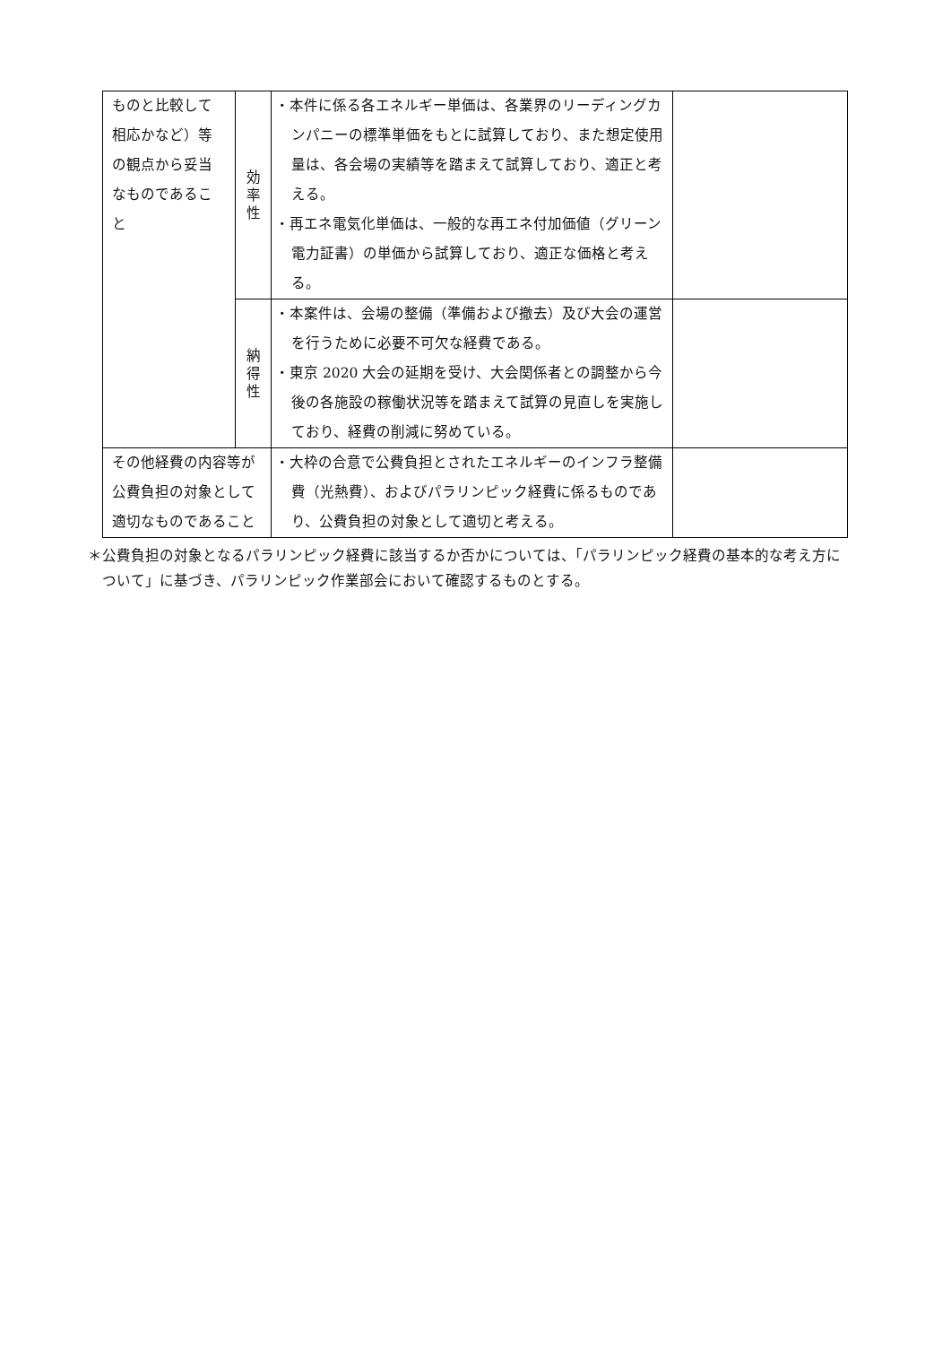| ものと比較して相応かなど）等の観点から妥当なものであること | 効 率 性 | ・本件に係る各エネルギー単価は、各業界のリーディングカンパニーの標準単価をもとに試算しており、また想定使用量は、各会場の実績等を踏まえて試算しており、適正と考える。 ・再エネ電気化単価は、一般的な再エネ付加価値（グリーン電力証書）の単価から試算しており、適正な価格と考える。 | |
| | 納 得 性 | ・本案件は、会場の整備（準備および撤去）及び大会の運営を行うために必要不可欠な経費である。 ・東京 2020 大会の延期を受け、大会関係者との調整から今後の各施設の稼働状況等を踏まえて試算の見直しを実施しており、経費の削減に努めている。 | |
| その他経費の内容等が公費負担の対象として適切なものであること | | ・大枠の合意で公費負担とされたエネルギーのインフラ整備費（光熱費）、およびパラリンピック経費に係るものであり、公費負担の対象として適切と考える。 | |
＊公費負担の対象となるパラリンピック経費に該当するか否かについては、「パラリンピック経費の基本的な考え方について」に基づき、パラリンピック作業部会において確認するものとする。